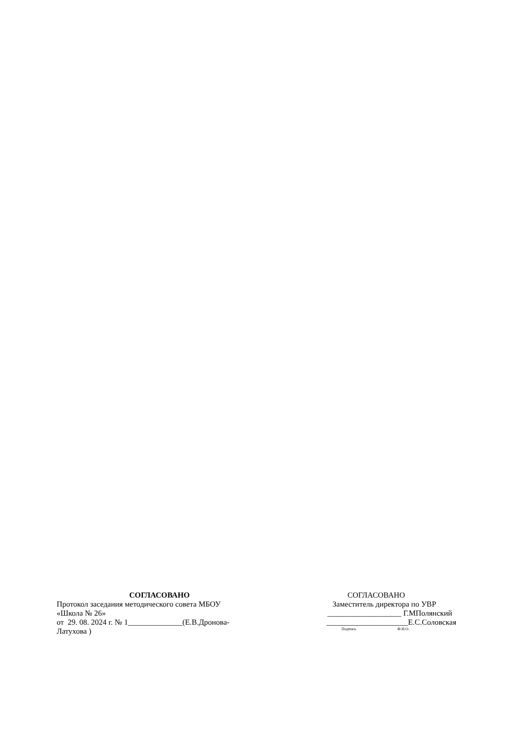СОГЛАСОВАНО
Протокол заседания методического совета МБОУ
«Школа № 26»
от 29. 08. 2024 г. № 1______________(Е.В.Дронова-
Латухова )
СОГЛАСОВАНО
Заместитель директора по УВР
___________________ Г.МПолянский
_____________________Е.С.Соловская
Подпись Ф.И.О.